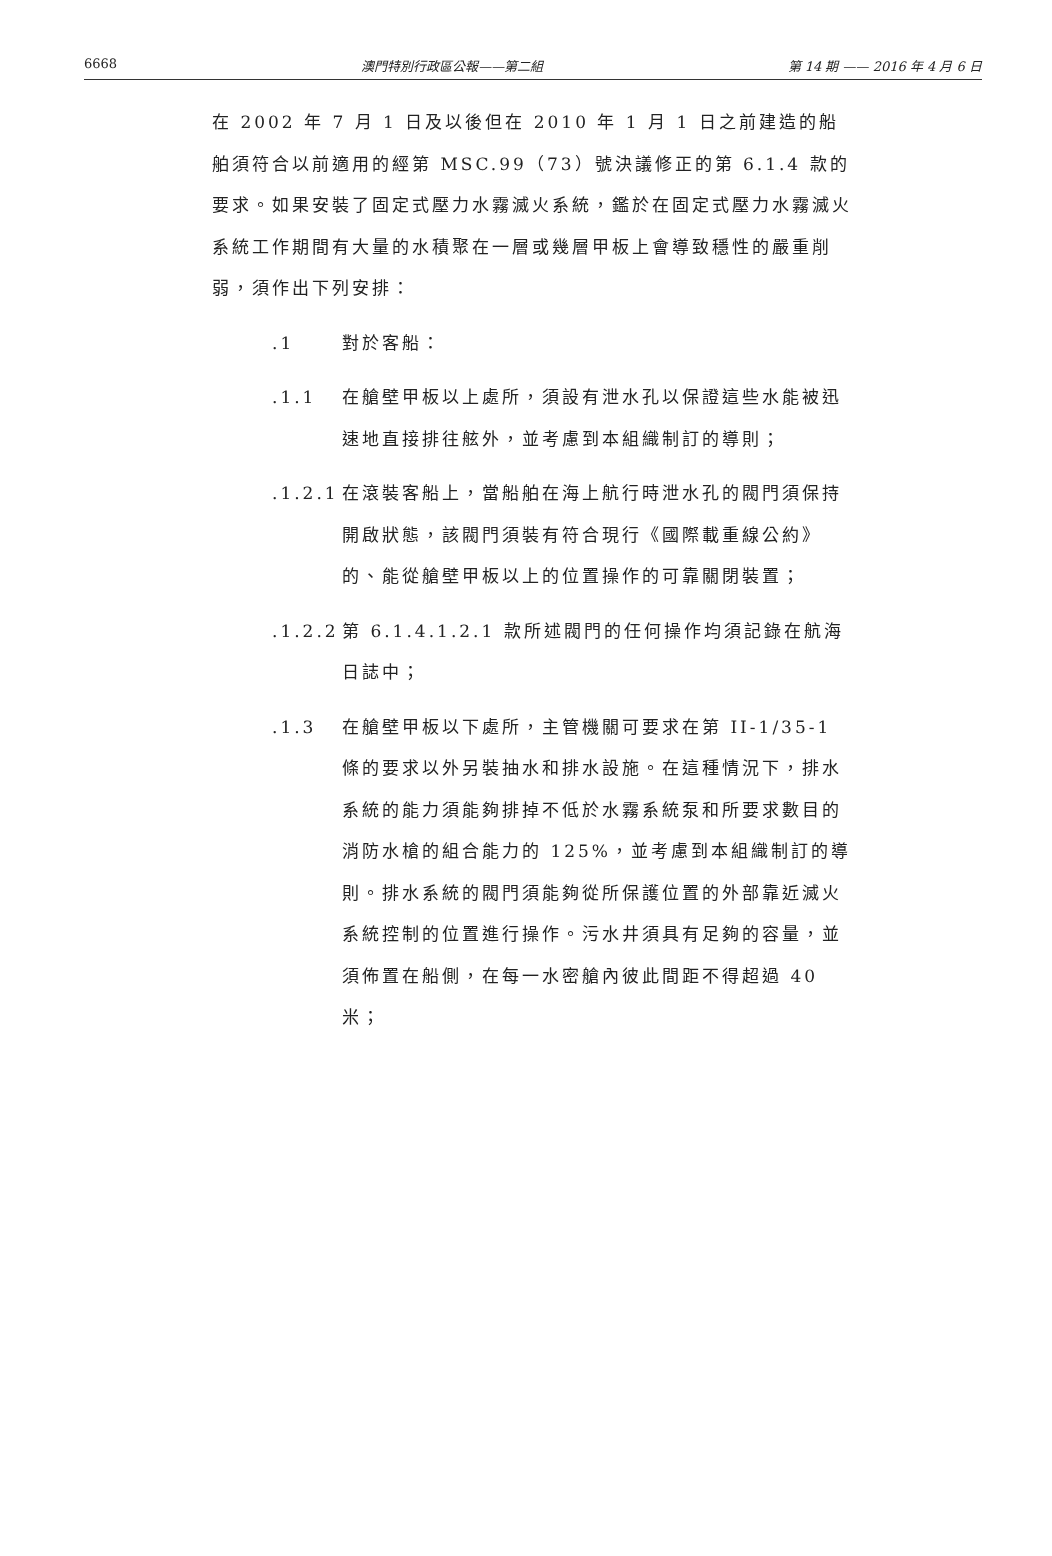6668 澳門特別行政區公報——第二組 第 14 期 —— 2016 年 4 月 6 日
在 2002 年 7 月 1 日及以後但在 2010 年 1 月 1 日之前建造的船舶須符合以前適用的經第 MSC.99（73）號決議修正的第 6.1.4 款的要求。如果安裝了固定式壓力水霧滅火系統，鑑於在固定式壓力水霧滅火系統工作期間有大量的水積聚在一層或幾層甲板上會導致穩性的嚴重削弱，須作出下列安排：
.1 對於客船：
.1.1 在艙壁甲板以上處所，須設有泄水孔以保證這些水能被迅速地直接排往舷外，並考慮到本組織制訂的導則；
.1.2.1
在滾裝客船上，當船舶在海上航行時泄水孔的閥門須保持開啟狀態，該閥門須裝有符合現行《國際載重線公約》的、能從艙壁甲板以上的位置操作的可靠關閉裝置；
.1.2.2
第 6.1.4.1.2.1 款所述閥門的任何操作均須記錄在航海日誌中；
.1.3 在艙壁甲板以下處所，主管機關可要求在第 II-1/35-1 條的要求以外另裝抽水和排水設施。在這種情況下，排水系統的能力須能夠排掉不低於水霧系統泵和所要求數目的消防水槍的組合能力的 125%，並考慮到本組織制訂的導則。排水系統的閥門須能夠從所保護位置的外部靠近滅火系統控制的位置進行操作。污水井須具有足夠的容量，並須佈置在船側，在每一水密艙內彼此間距不得超過 40 米；